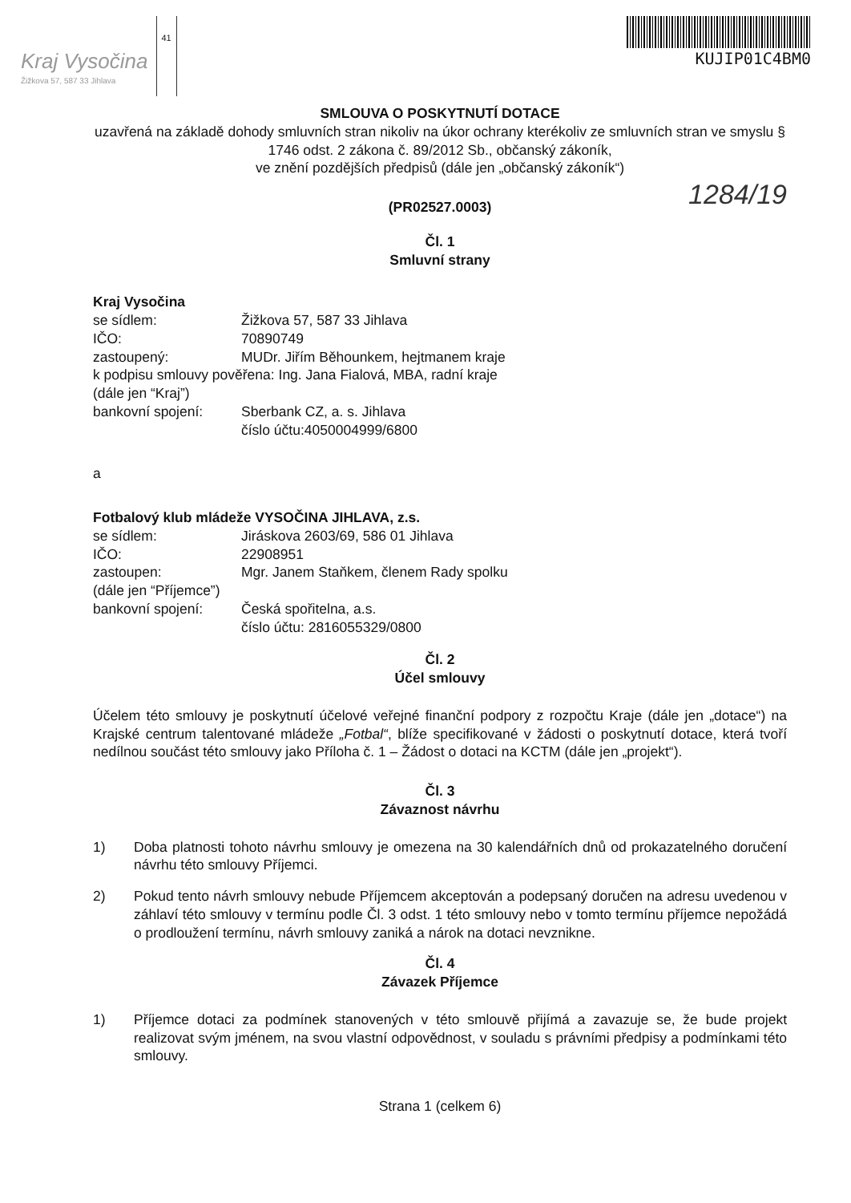Kraj Vysočina
Žižkova 57, 587 33 Jihlava
41
KUJIP01C4BM0
SMLOUVA O POSKYTNUTÍ DOTACE
uzavřená na základě dohody smluvních stran nikoliv na úkor ochrany kterékoliv ze smluvních stran ve smyslu § 1746 odst. 2 zákona č. 89/2012 Sb., občanský zákoník,
ve znění pozdějších předpisů (dále jen „občanský zákoník“)
1284/19
(PR02527.0003)
Čl. 1
Smluvní strany
Kraj Vysočina
se sídlem: Žižkova 57, 587 33 Jihlava
IČO: 70890749
zastoupený: MUDr. Jiřím Běhounkem, hejtmanem kraje
k podpisu smlouvy pověřena: Ing. Jana Fialová, MBA, radní kraje
(dále jen “Kraj”)
bankovní spojení: Sberbank CZ, a. s. Jihlava
číslo účtu:4050004999/6800
a
Fotbalový klub mládeže VYSOČINA JIHLAVA, z.s.
se sídlem: Jiráskova 2603/69, 586 01 Jihlava
IČO: 22908951
zastoupen: Mgr. Janem Staňkem, členem Rady spolku
(dále jen “Příjemce”)
bankovní spojení: Česká spořitelna, a.s.
číslo účtu: 2816055329/0800
Čl. 2
Účel smlouvy
Účelem této smlouvy je poskytnutí účelové veřejné finanční podpory z rozpočtu Kraje (dále jen „dotace“) na Krajské centrum talentované mládeže „Fotbal“, blíže specifikované v žádosti o poskytnutí dotace, která tvoří nedílnou součást této smlouvy jako Příloha č. 1 – Žádost o dotaci na KCTM (dále jen „projekt“).
Čl. 3
Závaznost návrhu
1) Doba platnosti tohoto návrhu smlouvy je omezena na 30 kalendářních dnů od prokazatelného doručení návrhu této smlouvy Příjemci.
2) Pokud tento návrh smlouvy nebude Příjemcem akceptován a podepsaný doručen na adresu uvedenou v záhlaví této smlouvy v termínu podle Čl. 3 odst. 1 této smlouvy nebo v tomto termínu příjemce nepožádá o prodloužení termínu, návrh smlouvy zaniká a nárok na dotaci nevznikne.
Čl. 4
Závazek Příjemce
1) Příjemce dotaci za podmínek stanovených v této smlouvě přijímá a zavazuje se, že bude projekt realizovat svým jménem, na svou vlastní odpovědnost, v souladu s právními předpisy a podmínkami této smlouvy.
Strana 1 (celkem 6)